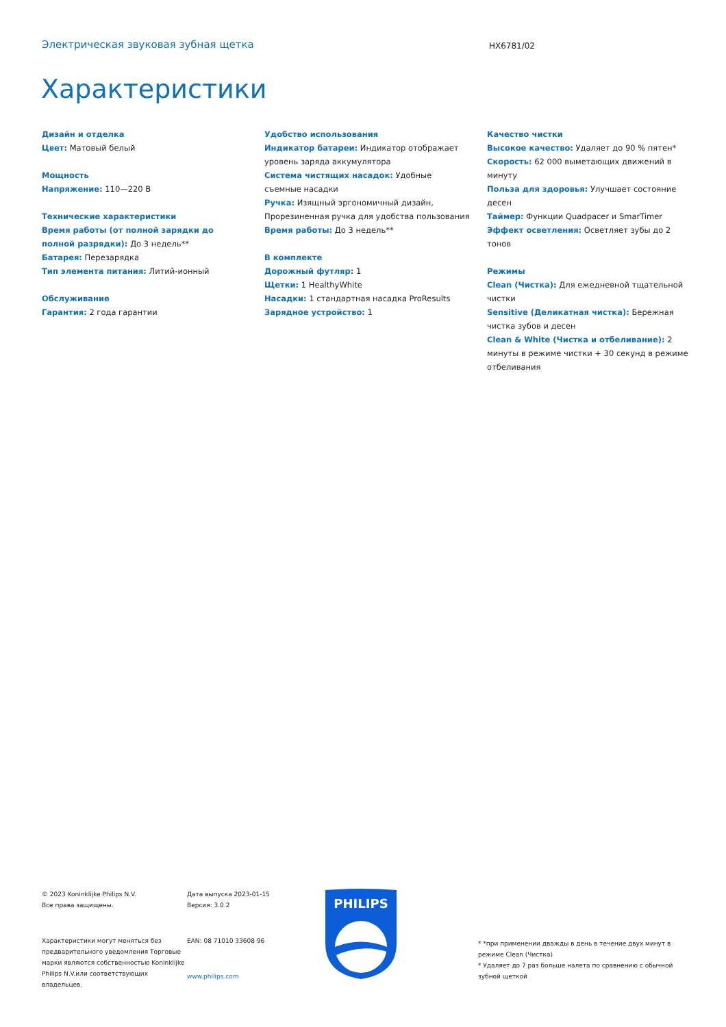Электрическая звуковая зубная щетка
HX6781/02
Характеристики
Дизайн и отделка
Цвет: Матовый белый
Мощность
Напряжение: 110—220 В
Технические характеристики
Время работы (от полной зарядки до полной разрядки): До 3 недель**
Батарея: Перезарядка
Тип элемента питания: Литий-ионный
Обслуживание
Гарантия: 2 года гарантии
Удобство использования
Индикатор батареи: Индикатор отображает уровень заряда аккумулятора
Система чистящих насадок: Удобные съемные насадки
Ручка: Изящный эргономичный дизайн, Прорезиненная ручка для удобства пользования
Время работы: До 3 недель**
В комплекте
Дорожный футляр: 1
Щетки: 1 HealthyWhite
Насадки: 1 стандартная насадка ProResults
Зарядное устройство: 1
Качество чистки
Высокое качество: Удаляет до 90 % пятен*
Скорость: 62 000 выметающих движений в минуту
Польза для здоровья: Улучшает состояние десен
Таймер: Функции Quadpacer и SmarTimer
Эффект осветления: Осветляет зубы до 2 тонов
Режимы
Clean (Чистка): Для ежедневной тщательной чистки
Sensitive (Деликатная чистка): Бережная чистка зубов и десен
Clean & White (Чистка и отбеливание): 2 минуты в режиме чистки + 30 секунд в режиме отбеливания
© 2023 Koninklijke Philips N.V.
Все права защищены.
Характеристики могут меняться без предварительного уведомления Торговые марки являются собственностью Koninklijke Philips N.V.или соответствующих владельцев.
Дата выпуска 2023-01-15
Версия: 3.0.2
EAN: 08 71010 33608 96
www.philips.com
PHILIPS
* *при применении дважды в день в течение двух минут в режиме Clean (Чистка)
* Удаляет до 7 раз больше налета по сравнению с обычной зубной щеткой